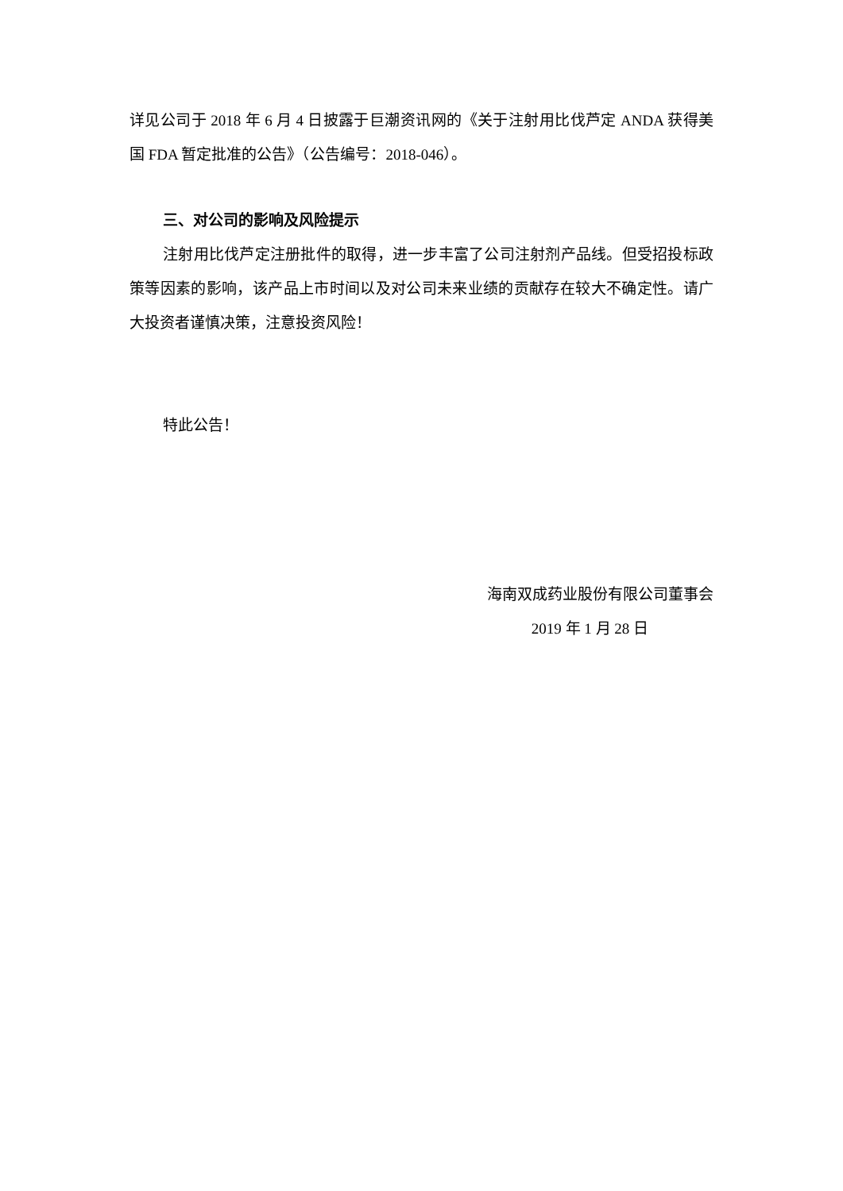详见公司于 2018 年 6 月 4 日披露于巨潮资讯网的《关于注射用比伐芦定 ANDA 获得美国 FDA 暂定批准的公告》（公告编号：2018-046）。
三、对公司的影响及风险提示
注射用比伐芦定注册批件的取得，进一步丰富了公司注射剂产品线。但受招投标政策等因素的影响，该产品上市时间以及对公司未来业绩的贡献存在较大不确定性。请广大投资者谨慎决策，注意投资风险！
特此公告！
海南双成药业股份有限公司董事会
2019 年 1 月 28 日